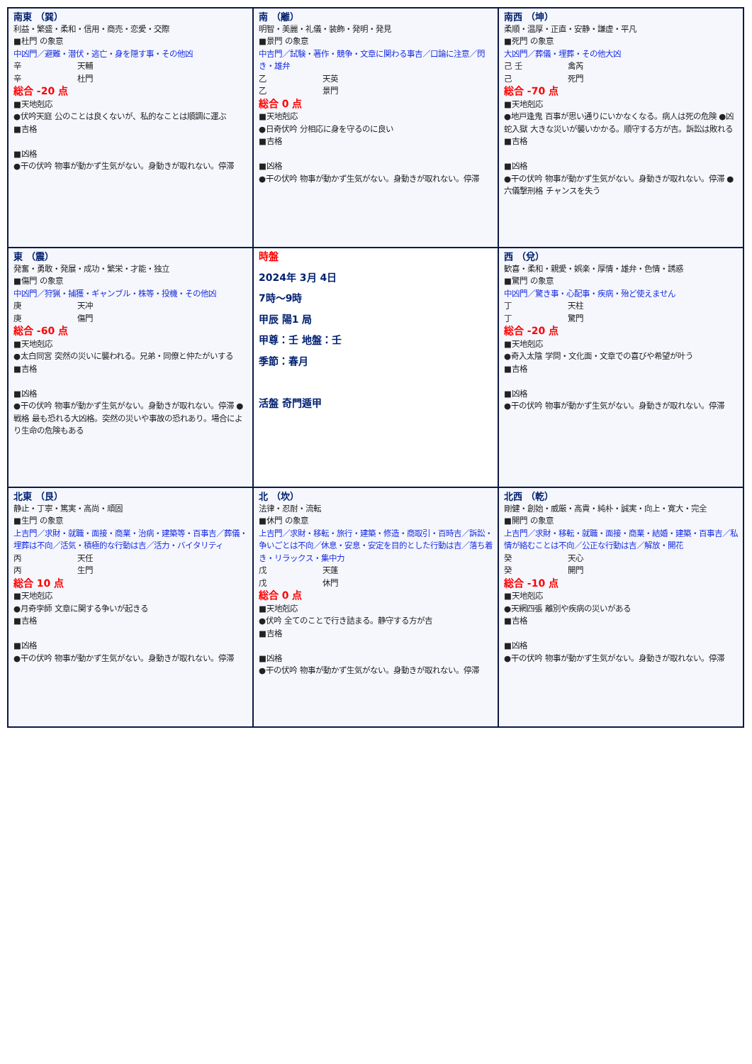| 南東 （巽） 利益・繁盛・柔和・信用・商売・恋愛・交際 ■杜門 の象意 中凶門／避難・潜伏・逃亡・身を隠す事・その他凶 辛 天輔 辛 杜門 総合 -20 点 ■天地剋応 ●伏吟天庭 公のことは良くないが、私的なことは順調に運ぶ ■吉格 ■凶格 ●干の伏吟 物事が動かず生気がない。身動きが取れない。停滞 | 南 （離） 明智・美麗・礼儀・装飾・発明・発見 ■景門 の象意 中吉門／試験・著作・競争・文章に関わる事吉／口論に注意／閃き・雄弁 乙 天英 乙 景門 総合 0 点 ■天地剋応 ●日奇伏吟 分相応に身を守るのに良い ■吉格 ■凶格 ●干の伏吟 物事が動かず生気がない。身動きが取れない。停滞 | 南西 （坤） 柔順・温厚・正直・安静・謙虚・平凡 ■死門 の象意 大凶門／葬儀・埋葬・その他大凶 己 壬 禽芮 己 死門 総合 -70 点 ■天地剋応 ●地戸逢鬼 百事が思い通りにいかなくなる。病人は死の危険 ●凶蛇入獄 大きな災いが襲いかかる。順守する方が吉。訴訟は敗れる ■吉格 ■凶格 ●干の伏吟 物事が動かず生気がない。身動きが取れない。停滞 ●六儀撃刑格 チャンスを失う |
| 東 （震） 発奮・勇敢・発展・成功・繁栄・才能・独立 ■傷門 の象意 中凶門／狩猟・捕獲・ギャンブル・株等・投機・その他凶 庚 天冲 庚 傷門 総合 -60 点 ■天地剋応 ●太白同宮 突然の災いに襲われる。兄弟・同僚と仲たがいする ■吉格 ■凶格 ●干の伏吟 物事が動かず生気がない。身動きが取れない。停滞 ●戦格 最も恐れる大凶格。突然の災いや事故の恐れあり。場合により生命の危険もある | 時盤 2024年 3月 4日 7時～9時 甲辰 陽1 局 甲尊：壬 地盤：壬 季節：春月 活盤 奇門遁甲 | 西 （兌） 歓喜・柔和・親愛・娯楽・厚情・雄弁・色情・誘惑 ■驚門 の象意 中凶門／驚き事・心配事・疾病・殆ど使えません 丁 天柱 丁 驚門 総合 -20 点 ■天地剋応 ●奇入太陰 学問・文化面・文章での喜びや希望が叶う ■吉格 ■凶格 ●干の伏吟 物事が動かず生気がない。身動きが取れない。停滞 |
| 北東 （艮） 静止・丁寧・篤実・高尚・頑固 ■生門 の象意 上吉門／求財・就職・面接・商業・治病・建築等・百事吉／葬儀・埋葬は不向／活気・積極的な行動は吉／活力・バイタリティ 丙 天任 丙 生門 総合 10 点 ■天地剋応 ●月奇孛師 文章に関する争いが起きる ■吉格 ■凶格 ●干の伏吟 物事が動かず生気がない。身動きが取れない。停滞 | 北 （坎） 法律・忍耐・流転 ■休門 の象意 上吉門／求財・移転・旅行・建築・修造・商取引・百時吉／訴訟・争いごとは不向／休息・安息・安定を目的とした行動は吉／落ち着き・リラックス・集中力 戊 天蓬 戊 休門 総合 0 点 ■天地剋応 ●伏吟 全てのことで行き詰まる。静守する方が吉 ■吉格 ■凶格 ●干の伏吟 物事が動かず生気がない。身動きが取れない。停滞 | 北西 （乾） 剛健・創始・威厳・高貴・純朴・誠実・向上・寛大・完全 ■開門 の象意 上吉門／求財・移転・就職・面接・商業・結婚・建築・百事吉／私情が絡むことは不向／公正な行動は吉／解放・開花 癸 天心 癸 開門 総合 -10 点 ■天地剋応 ●天網四張 離別や疾病の災いがある ■吉格 ■凶格 ●干の伏吟 物事が動かず生気がない。身動きが取れない。停滞 |